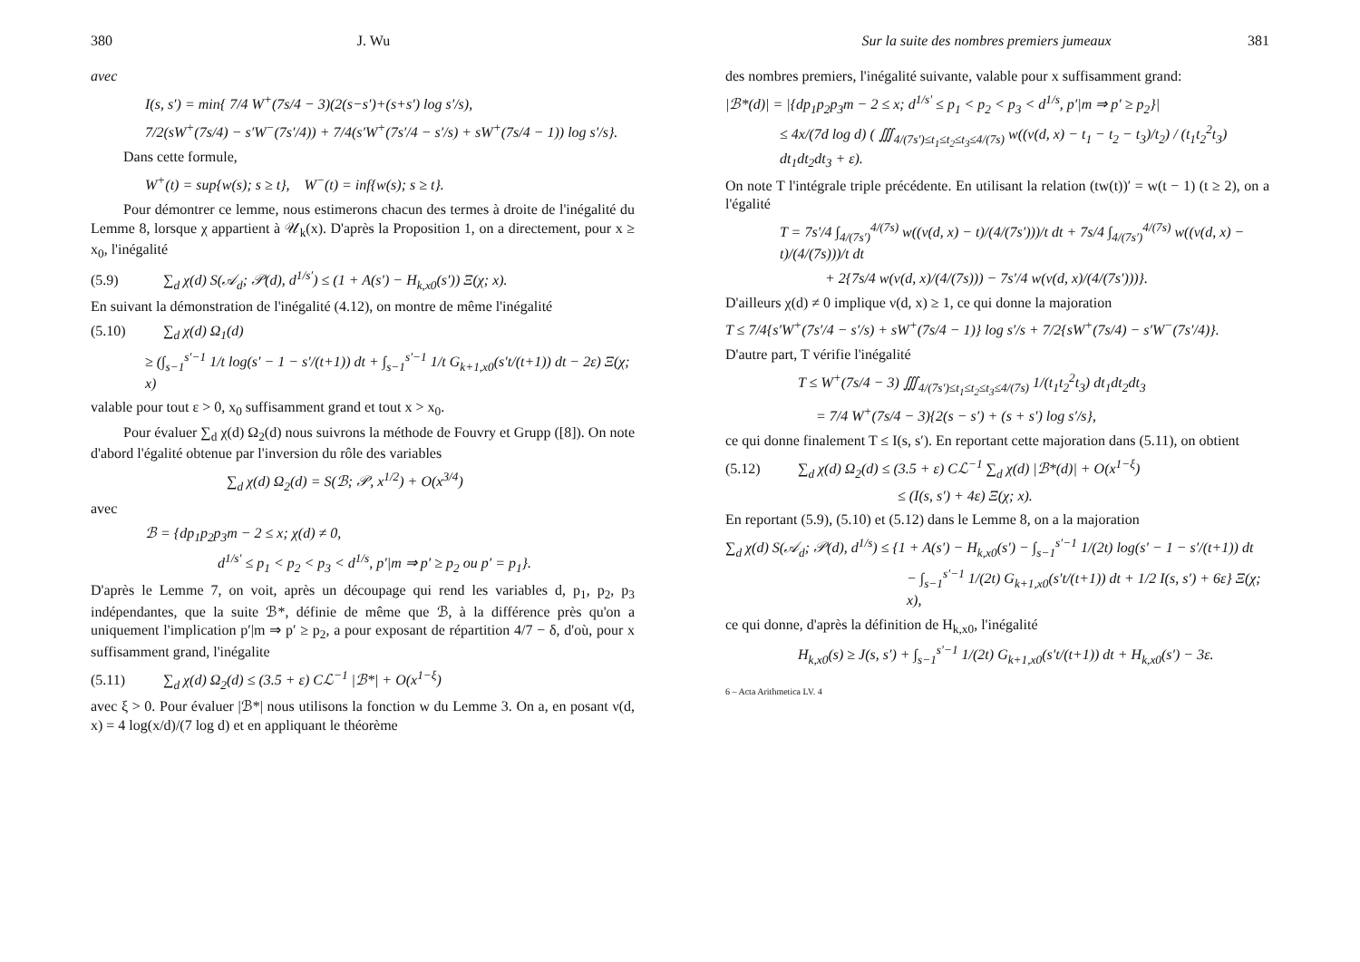380 J. Wu
avec
I(s, s′) = min{ 7/4 W<sup>+</sup>(7s/4 − 3)(2(s−s′)+(s+s′) log s′/s),
7/2(sW<sup>+</sup>(7s/4) − s′W<sup>−</sup>(7s′/4)) + 7/4(s′W<sup>+</sup>(7s′/4 − s′/s) + sW<sup>+</sup>(7s/4 − 1)) log s′/s}.
Dans cette formule,
W<sup>+</sup>(t) = sup{w(s); s ≥ t}, W<sup>−</sup>(t) = inf{w(s); s ≥ t}.
Pour démontrer ce lemme, nous estimerons chacun des termes à droite de l'inégalité du Lemme 8, lorsque χ appartient à 𝒰<sub>k</sub>(x). D'après la Proposition 1, on a directement, pour x ≥ x<sub>0</sub>, l'inégalité
(5.9) ∑<sub>d</sub> χ(d) S(𝒜<sub>d</sub>; 𝒫(d), d<sup>1/s′</sup>) ≤ (1 + A(s′) − H<sub>k,x0</sub>(s′)) Ξ(χ; x).
En suivant la démonstration de l'inégalité (4.12), on montre de même l'inégalité
(5.10) ∑<sub>d</sub> χ(d) Ω<sub>1</sub>(d)
≥ (∫<sub>s−1</sub><sup>s′−1</sup> 1/t log(s′ − 1 − s′/(t+1)) dt + ∫<sub>s−1</sub><sup>s′−1</sup> 1/t G<sub>k+1,x0</sub>(s′t/(t+1)) dt − 2ε) Ξ(χ; x)
valable pour tout ε > 0, x<sub>0</sub> suffisamment grand et tout x > x<sub>0</sub>.
Pour évaluer ∑<sub>d</sub> χ(d) Ω<sub>2</sub>(d) nous suivrons la méthode de Fouvry et Grupp ([8]). On note d'abord l'égalité obtenue par l'inversion du rôle des variables
∑<sub>d</sub> χ(d) Ω<sub>2</sub>(d) = S(ℬ; 𝒫, x<sup>1/2</sup>) + O(x<sup>3/4</sup>)
avec
ℬ = {dp<sub>1</sub>p<sub>2</sub>p<sub>3</sub>m − 2 ≤ x; χ(d) ≠ 0,
d<sup>1/s′</sup> ≤ p<sub>1</sub> < p<sub>2</sub> < p<sub>3</sub> < d<sup>1/s</sup>, p′|m ⇒ p′ ≥ p<sub>2</sub> ou p′ = p<sub>1</sub>}.
D'après le Lemme 7, on voit, après un découpage qui rend les variables d, p<sub>1</sub>, p<sub>2</sub>, p<sub>3</sub> indépendantes, que la suite ℬ*, définie de même que ℬ, à la différence près qu'on a uniquement l'implication p′|m ⇒ p′ ≥ p<sub>2</sub>, a pour exposant de répartition 4/7 − δ, d'où, pour x suffisamment grand, l'inégalite
(5.11) ∑<sub>d</sub> χ(d) Ω<sub>2</sub>(d) ≤ (3.5 + ε) Cℒ<sup>−1</sup> |ℬ*| + O(x<sup>1−ξ</sup>)
avec ξ > 0. Pour évaluer |ℬ*| nous utilisons la fonction w du Lemme 3. On a, en posant ν(d, x) = 4 log(x/d)/(7 log d) et en appliquant le théorème
Sur la suite des nombres premiers jumeaux 381
des nombres premiers, l'inégalité suivante, valable pour x suffisamment grand:
|ℬ*(d)| = |{dp<sub>1</sub>p<sub>2</sub>p<sub>3</sub>m − 2 ≤ x; d<sup>1/s′</sup> ≤ p<sub>1</sub> < p<sub>2</sub> < p<sub>3</sub> < d<sup>1/s</sup>, p′|m ⇒ p′ ≥ p<sub>2</sub>}|
≤ 4x/(7d log d) ( ∭<sub>4/(7s′)≤t<sub>1</sub>≤t<sub>2</sub>≤t<sub>3</sub>≤4/(7s)</sub> w((ν(d, x) − t<sub>1</sub> − t<sub>2</sub> − t<sub>3</sub>)/t<sub>2</sub>) / (t<sub>1</sub>t<sub>2</sub><sup>2</sup>t<sub>3</sub>) dt<sub>1</sub>dt<sub>2</sub>dt<sub>3</sub> + ε).
On note T l'intégrale triple précédente. En utilisant la relation (tw(t))′ = w(t − 1) (t ≥ 2), on a l'égalité
T = 7s′/4 ∫<sub>4/(7s′)</sub><sup>4/(7s)</sup> w((ν(d, x) − t)/(4/(7s′)))/t dt + 7s/4 ∫<sub>4/(7s′)</sub><sup>4/(7s)</sup> w((ν(d, x) − t)/(4/(7s)))/t dt
+ 2{7s/4 w(ν(d, x)/(4/(7s))) − 7s′/4 w(ν(d, x)/(4/(7s′)))}.
D'ailleurs χ(d) ≠ 0 implique ν(d, x) ≥ 1, ce qui donne la majoration
T ≤ 7/4{s′W<sup>+</sup>(7s′/4 − s′/s) + sW<sup>+</sup>(7s/4 − 1)} log s′/s + 7/2{sW<sup>+</sup>(7s/4) − s′W<sup>−</sup>(7s′/4)}.
D'autre part, T vérifie l'inégalité
T ≤ W<sup>+</sup>(7s/4 − 3) ∭<sub>4/(7s′)≤t<sub>1</sub>≤t<sub>2</sub>≤t<sub>3</sub>≤4/(7s)</sub> 1/(t<sub>1</sub>t<sub>2</sub><sup>2</sup>t<sub>3</sub>) dt<sub>1</sub>dt<sub>2</sub>dt<sub>3</sub>
= 7/4 W<sup>+</sup>(7s/4 − 3){2(s − s′) + (s + s′) log s′/s},
ce qui donne finalement T ≤ I(s, s′). En reportant cette majoration dans (5.11), on obtient
(5.12) ∑<sub>d</sub> χ(d) Ω<sub>2</sub>(d) ≤ (3.5 + ε) Cℒ<sup>−1</sup> ∑<sub>d</sub> χ(d) |ℬ*(d)| + O(x<sup>1−ξ</sup>)
≤ (I(s, s′) + 4ε) Ξ(χ; x).
En reportant (5.9), (5.10) et (5.12) dans le Lemme 8, on a la majoration
∑<sub>d</sub> χ(d) S(𝒜<sub>d</sub>; 𝒫(d), d<sup>1/s</sup>) ≤ {1 + A(s′) − H<sub>k,x0</sub>(s′) − ∫<sub>s−1</sub><sup>s′−1</sup> 1/(2t) log(s′ − 1 − s′/(t+1)) dt
− ∫<sub>s−1</sub><sup>s′−1</sup> 1/(2t) G<sub>k+1,x0</sub>(s′t/(t+1)) dt + 1/2 I(s, s′) + 6ε} Ξ(χ; x),
ce qui donne, d'après la définition de H<sub>k,x0</sub>, l'inégalité
H<sub>k,x0</sub>(s) ≥ J(s, s′) + ∫<sub>s−1</sub><sup>s′−1</sup> 1/(2t) G<sub>k+1,x0</sub>(s′t/(t+1)) dt + H<sub>k,x0</sub>(s′) − 3ε.
6 – Acta Arithmetica LV. 4